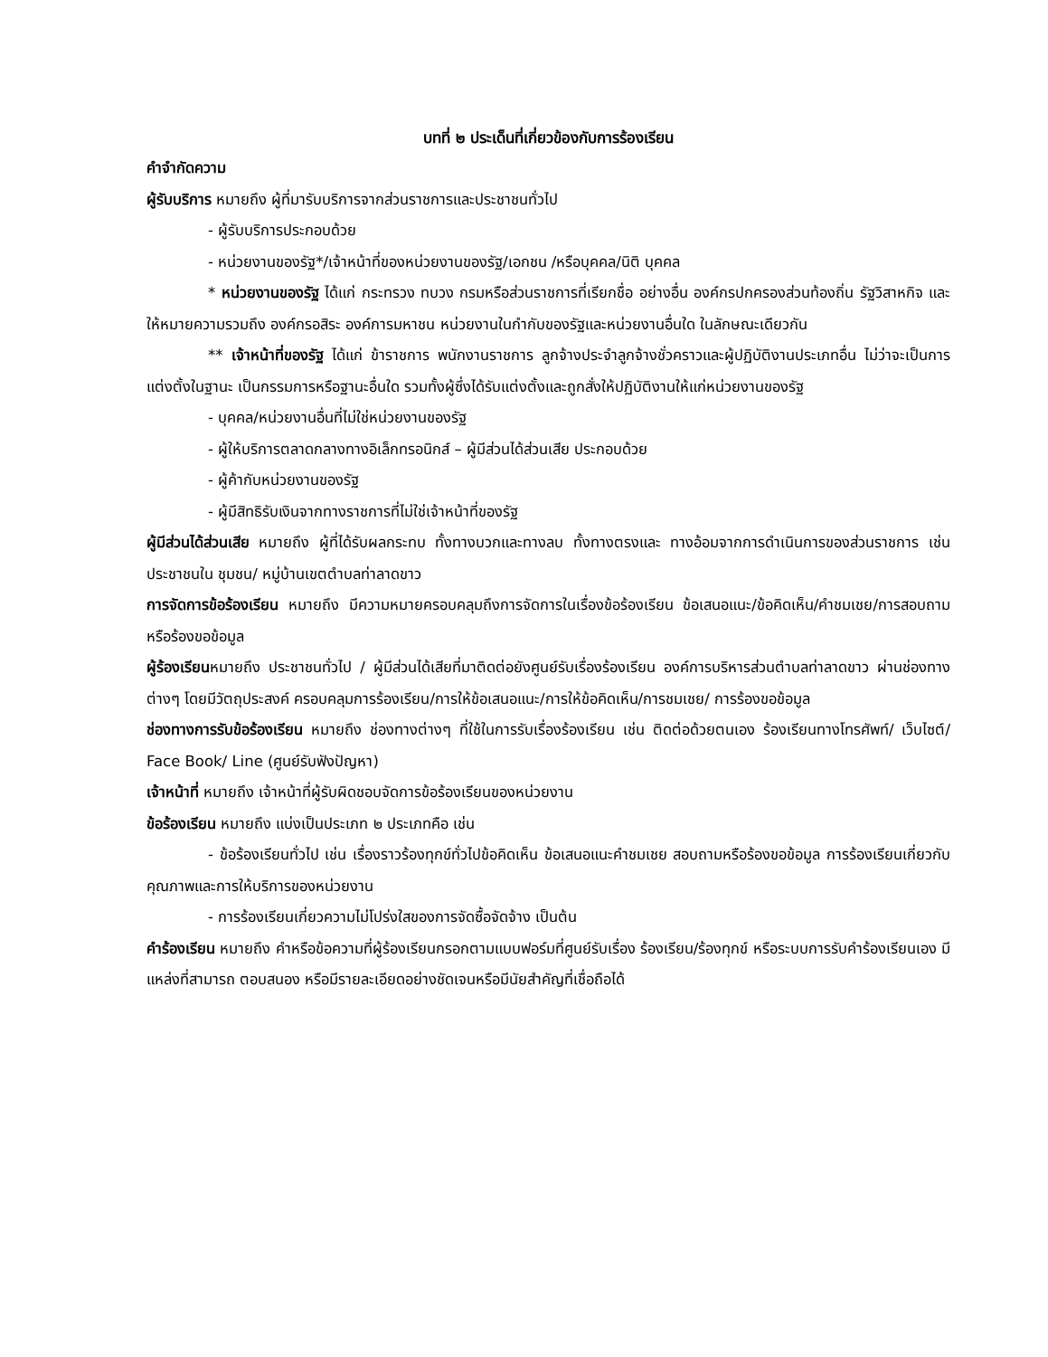บทที่ ๒ ประเด็นที่เกี่ยวข้องกับการร้องเรียน
คำจำกัดความ
ผู้รับบริการ หมายถึง ผู้ที่มารับบริการจากส่วนราชการและประชาชนทั่วไป
- ผู้รับบริการประกอบด้วย
- หน่วยงานของรัฐ*/เจ้าหน้าที่ของหน่วยงานของรัฐ/เอกชน /หรือบุคคล/นิติ บุคคล
* หน่วยงานของรัฐ ได้แก่ กระทรวง ทบวง กรมหรือส่วนราชการที่เรียกชื่อ อย่างอื่น องค์กรปกครองส่วนท้องถิ่น รัฐวิสาหกิจ และให้หมายความรวมถึง องค์กรอสิระ องค์การมหาชน หน่วยงานในกำกับของรัฐและหน่วยงานอื่นใด ในลักษณะเดียวกัน
** เจ้าหน้าที่ของรัฐ ได้แก่ ข้าราชการ พนักงานราชการ ลูกจ้างประจำลูกจ้างชั่วคราวและผู้ปฏิบัติงานประเภทอื่น ไม่ว่าจะเป็นการแต่งตั้งในฐานะ เป็นกรรมการหรือฐานะอื่นใด รวมทั้งผู้ซึ่งได้รับแต่งตั้งและถูกสั่งให้ปฏิบัติงานให้แก่หน่วยงานของรัฐ
- บุคคล/หน่วยงานอื่นที่ไม่ใช่หน่วยงานของรัฐ
- ผู้ให้บริการตลาดกลางทางอิเล็กทรอนิกส์ – ผู้มีส่วนได้ส่วนเสีย ประกอบด้วย
- ผู้ค้ากับหน่วยงานของรัฐ
- ผู้มีสิทธิรับเงินจากทางราชการที่ไม่ใช่เจ้าหน้าที่ของรัฐ
ผู้มีส่วนได้ส่วนเสีย หมายถึง ผู้ที่ได้รับผลกระทบ ทั้งทางบวกและทางลบ ทั้งทางตรงและ ทางอ้อมจากการดำเนินการของส่วนราชการ เช่น ประชาชนใน ชุมชน/ หมู่บ้านเขตตำบลท่าลาดขาว
การจัดการข้อร้องเรียน หมายถึง มีความหมายครอบคลุมถึงการจัดการในเรื่องข้อร้องเรียน ข้อเสนอแนะ/ข้อคิดเห็น/คำชมเชย/การสอบถามหรือร้องขอข้อมูล
ผู้ร้องเรียนหมายถึง ประชาชนทั่วไป / ผู้มีส่วนได้เสียที่มาติดต่อยังศูนย์รับเรื่องร้องเรียน องค์การบริหารส่วนตำบลท่าลาดขาว ผ่านช่องทางต่างๆ โดยมีวัตถุประสงค์ ครอบคลุมการร้องเรียน/การให้ข้อเสนอแนะ/การให้ข้อคิดเห็น/การชมเชย/ การร้องขอข้อมูล
ช่องทางการรับข้อร้องเรียน หมายถึง ช่องทางต่างๆ ที่ใช้ในการรับเรื่องร้องเรียน เช่น ติดต่อด้วยตนเอง ร้องเรียนทางโทรศัพท์/ เว็บไซต์/ Face Book/ Line (ศูนย์รับฟังปัญหา)
เจ้าหน้าที่ หมายถึง เจ้าหน้าที่ผู้รับผิดชอบจัดการข้อร้องเรียนของหน่วยงาน
ข้อร้องเรียน หมายถึง แบ่งเป็นประเภท ๒ ประเภทคือ เช่น
- ข้อร้องเรียนทั่วไป เช่น เรื่องราวร้องทุกข์ทั่วไปข้อคิดเห็น ข้อเสนอแนะคำชมเชย สอบถามหรือร้องขอข้อมูล การร้องเรียนเกี่ยวกับคุณภาพและการให้บริการของหน่วยงาน
- การร้องเรียนเกี่ยวความไม่โปร่งใสของการจัดซื้อจัดจ้าง เป็นต้น
คำร้องเรียน หมายถึง คำหรือข้อความที่ผู้ร้องเรียนกรอกตามแบบฟอร์มที่ศูนย์รับเรื่อง ร้องเรียน/ร้องทุกข์ หรือระบบการรับคำร้องเรียนเอง มีแหล่งที่สามารถ ตอบสนอง หรือมีรายละเอียดอย่างชัดเจนหรือมีนัยสำคัญที่เชื่อถือได้